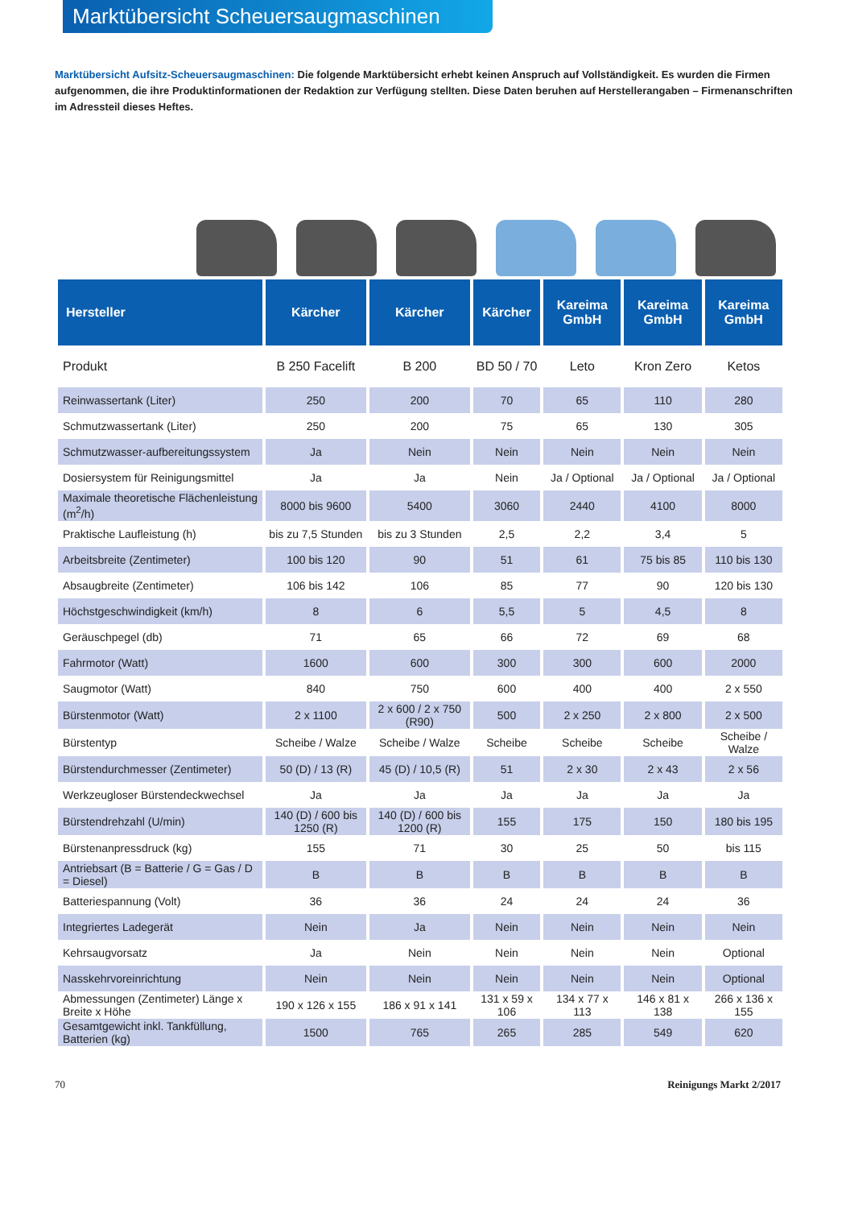Marktübersicht Scheuersaugmaschinen
Marktübersicht Aufsitz-Scheuersaugmaschinen: Die folgende Marktübersicht erhebt keinen Anspruch auf Vollständigkeit. Es wurden die Firmen aufgenommen, die ihre Produktinformationen der Redaktion zur Verfügung stellten. Diese Daten beruhen auf Herstellerangaben – Firmenanschriften im Adressteil dieses Heftes.
| Hersteller | Kärcher | Kärcher | Kärcher | Kareima GmbH | Kareima GmbH | Kareima GmbH |
| --- | --- | --- | --- | --- | --- | --- |
| Produkt | B 250 Facelift | B 200 | BD 50 / 70 | Leto | Kron Zero | Ketos |
| Reinwassertank (Liter) | 250 | 200 | 70 | 65 | 110 | 280 |
| Schmutzwassertank (Liter) | 250 | 200 | 75 | 65 | 130 | 305 |
| Schmutzwasser-aufbereitungssystem | Ja | Nein | Nein | Nein | Nein | Nein |
| Dosiersystem für Reinigungsmittel | Ja | Ja | Nein | Ja / Optional | Ja / Optional | Ja / Optional |
| Maximale theoretische Flächenleistung (m<sup>2</sup>/h) | 8000 bis 9600 | 5400 | 3060 | 2440 | 4100 | 8000 |
| Praktische Laufleistung (h) | bis zu 7,5 Stunden | bis zu 3 Stunden | 2,5 | 2,2 | 3,4 | 5 |
| Arbeitsbreite (Zentimeter) | 100 bis 120 | 90 | 51 | 61 | 75 bis 85 | 110 bis 130 |
| Absaugbreite (Zentimeter) | 106 bis 142 | 106 | 85 | 77 | 90 | 120 bis 130 |
| Höchstgeschwindigkeit (km/h) | 8 | 6 | 5,5 | 5 | 4,5 | 8 |
| Geräuschpegel (db) | 71 | 65 | 66 | 72 | 69 | 68 |
| Fahrmotor (Watt) | 1600 | 600 | 300 | 300 | 600 | 2000 |
| Saugmotor (Watt) | 840 | 750 | 600 | 400 | 400 | 2 x 550 |
| Bürstenmotor (Watt) | 2 x 1100 | 2 x 600 / 2 x 750 (R90) | 500 | 2 x 250 | 2 x 800 | 2 x 500 |
| Bürstentyp | Scheibe / Walze | Scheibe / Walze | Scheibe | Scheibe | Scheibe | Scheibe / Walze |
| Bürstendurchmesser (Zentimeter) | 50 (D) / 13 (R) | 45 (D) / 10,5 (R) | 51 | 2 x 30 | 2 x 43 | 2 x 56 |
| Werkzeugloser Bürstendeckwechsel | Ja | Ja | Ja | Ja | Ja | Ja |
| Bürstendrehzahl (U/min) | 140 (D) / 600 bis 1250 (R) | 140 (D) / 600 bis 1200 (R) | 155 | 175 | 150 | 180 bis 195 |
| Bürstenanpressdruck (kg) | 155 | 71 | 30 | 25 | 50 | bis 115 |
| Antriebsart (B = Batterie / G = Gas / D = Diesel) | B | B | B | B | B | B |
| Batteriespannung (Volt) | 36 | 36 | 24 | 24 | 24 | 36 |
| Integriertes Ladegerät | Nein | Ja | Nein | Nein | Nein | Nein |
| Kehrsaugvorsatz | Ja | Nein | Nein | Nein | Nein | Optional |
| Nasskehrvoreinrichtung | Nein | Nein | Nein | Nein | Nein | Optional |
| Abmessungen (Zentimeter) Länge x Breite x Höhe | 190 x 126 x 155 | 186 x 91 x 141 | 131 x 59 x 106 | 134 x 77 x 113 | 146 x 81 x 138 | 266 x 136 x 155 |
| Gesamtgewicht inkl. Tankfüllung, Batterien (kg) | 1500 | 765 | 265 | 285 | 549 | 620 |
70 Reinigungs Markt 2/2017